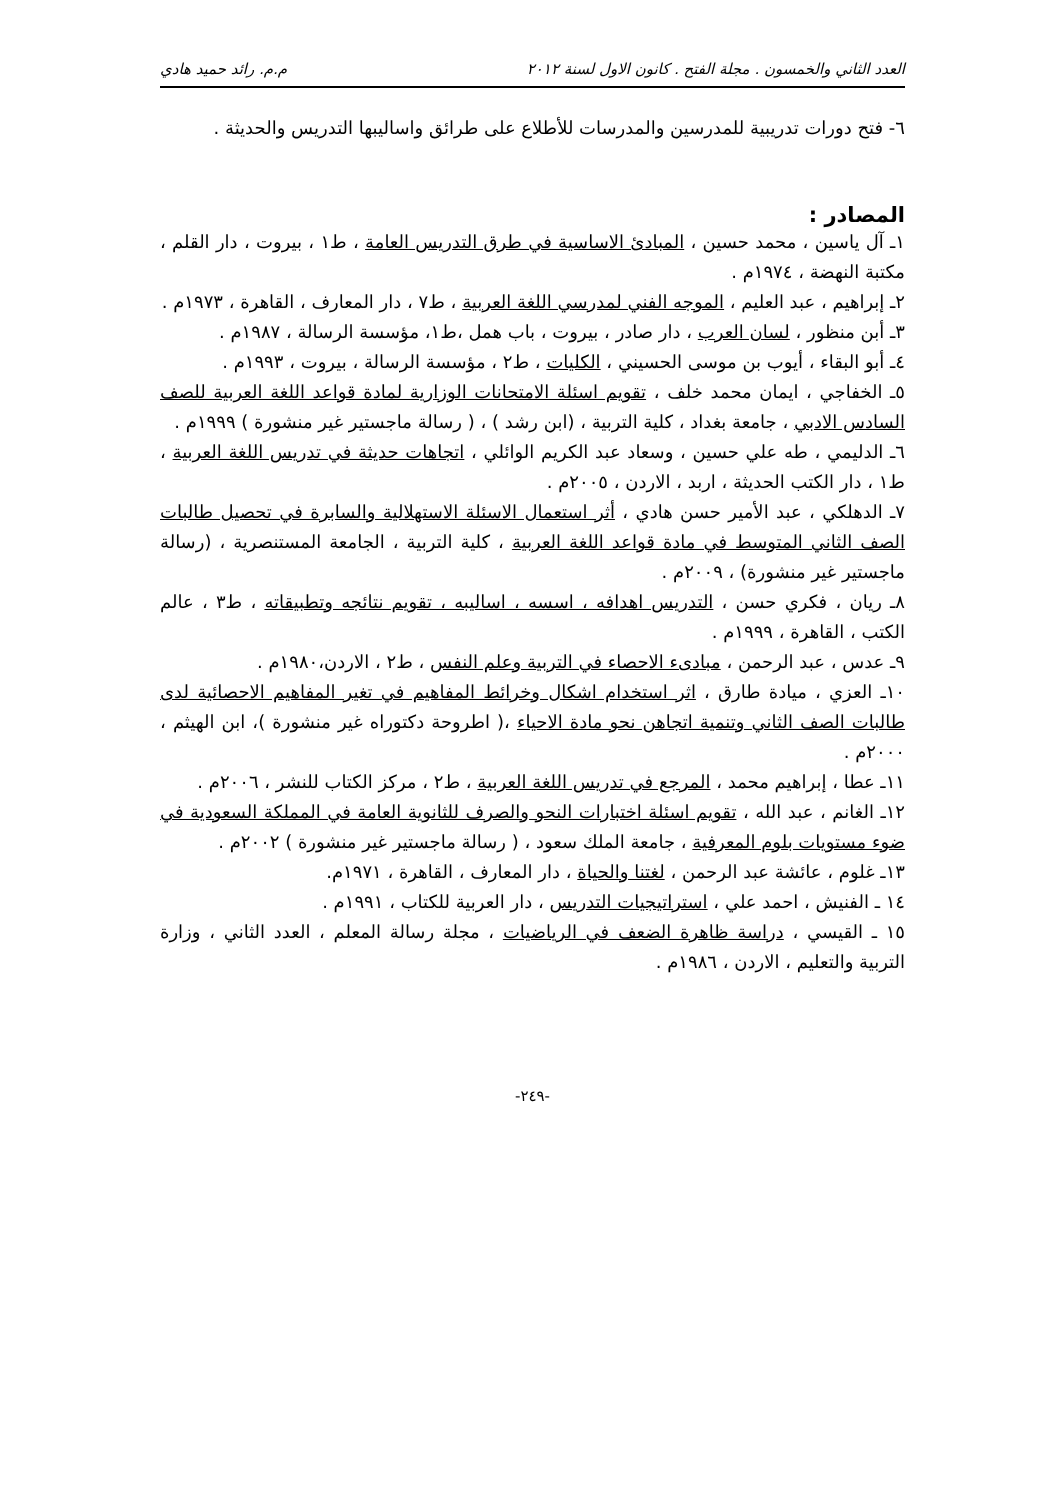العدد الثاني والخمسون . مجلة الفتح . كانون الاول لسنة ٢٠١٢ م.م. رائد حميد هادي
٦- فتح دورات تدريبية للمدرسين والمدرسات للأطلاع على طرائق واساليبها التدريس والحديثة .
المصادر :
١ـ آل ياسين ، محمد حسين ، المبادئ الاساسية في طرق التدريس العامة ، ط١ ، بيروت ، دار القلم ، مكتبة النهضة ، ١٩٧٤م .
٢ـ إبراهيم ، عبد العليم ، الموجه الفني لمدرسي اللغة العربية ، ط٧ ، دار المعارف ، القاهرة ، ١٩٧٣م .
٣ـ أبن منظور ، لسان العرب ، دار صادر ، بيروت ، باب همل ،ط١، مؤسسة الرسالة ، ١٩٨٧م .
٤ـ أبو البقاء ، أيوب بن موسى الحسيني ، الكليات ، ط٢ ، مؤسسة الرسالة ، بيروت ، ١٩٩٣م .
٥ـ الخفاجي ، ايمان محمد خلف ، تقويم اسئلة الامتحانات الوزارية لمادة قواعد اللغة العربية للصف السادس الادبي ، جامعة بغداد ، كلية التربية ، (ابن رشد ) ، ( رسالة ماجستير غير منشورة ) ١٩٩٩م .
٦ـ الدليمي ، طه علي حسين ، وسعاد عبد الكريم الوائلي ، اتجاهات حديثة في تدريس اللغة العربية ، ط١ ، دار الكتب الحديثة ، اربد ، الاردن ، ٢٠٠٥م .
٧ـ الدهلكي ، عبد الأمير حسن هادي ، أثر استعمال الاسئلة الاستهلالية والسابرة في تحصيل طالبات الصف الثاني المتوسط في مادة قواعد اللغة العربية ، كلية التربية ، الجامعة المستنصرية ، (رسالة ماجستير غير منشورة) ، ٢٠٠٩م .
٨ـ ريان ، فكري حسن ، التدريس اهدافه ، اسسه ، اساليبه ، تقويم نتائجه وتطبيقاته ، ط٣ ، عالم الكتب ، القاهرة ، ١٩٩٩م .
٩ـ عدس ، عبد الرحمن ، مبادىء الاحصاء في التربية وعلم النفس ، ط٢ ، الاردن،١٩٨٠م .
١٠ـ العزي ، ميادة طارق ، اثر استخدام اشكال وخرائط المفاهيم في تغير المفاهيم الاحصائية لدى طالبات الصف الثاني وتنمية اتجاهن نحو مادة الاحياء ،( اطروحة دكتوراه غير منشورة )، ابن الهيثم ، ٢٠٠٠م .
١١ـ عطا ، إبراهيم محمد ، المرجع في تدريس اللغة العربية ، ط٢ ، مركز الكتاب للنشر ، ٢٠٠٦م .
١٢ـ الغانم ، عبد الله ، تقويم اسئلة اختبارات النحو والصرف للثانوية العامة في المملكة السعودية في ضوء مستويات بلوم المعرفية ، جامعة الملك سعود ، ( رسالة ماجستير غير منشورة ) ٢٠٠٢م .
١٣ـ غلوم ، عائشة عبد الرحمن ، لغتنا والحياة ، دار المعارف ، القاهرة ، ١٩٧١م.
١٤ ـ الفنيش ، احمد علي ، استراتيجيات التدريس ، دار العربية للكتاب ، ١٩٩١م .
١٥ ـ القيسي ، دراسة ظاهرة الضعف في الرياضيات ، مجلة رسالة المعلم ، العدد الثاني ، وزارة التربية والتعليم ، الاردن ، ١٩٨٦م .
-٢٤٩-